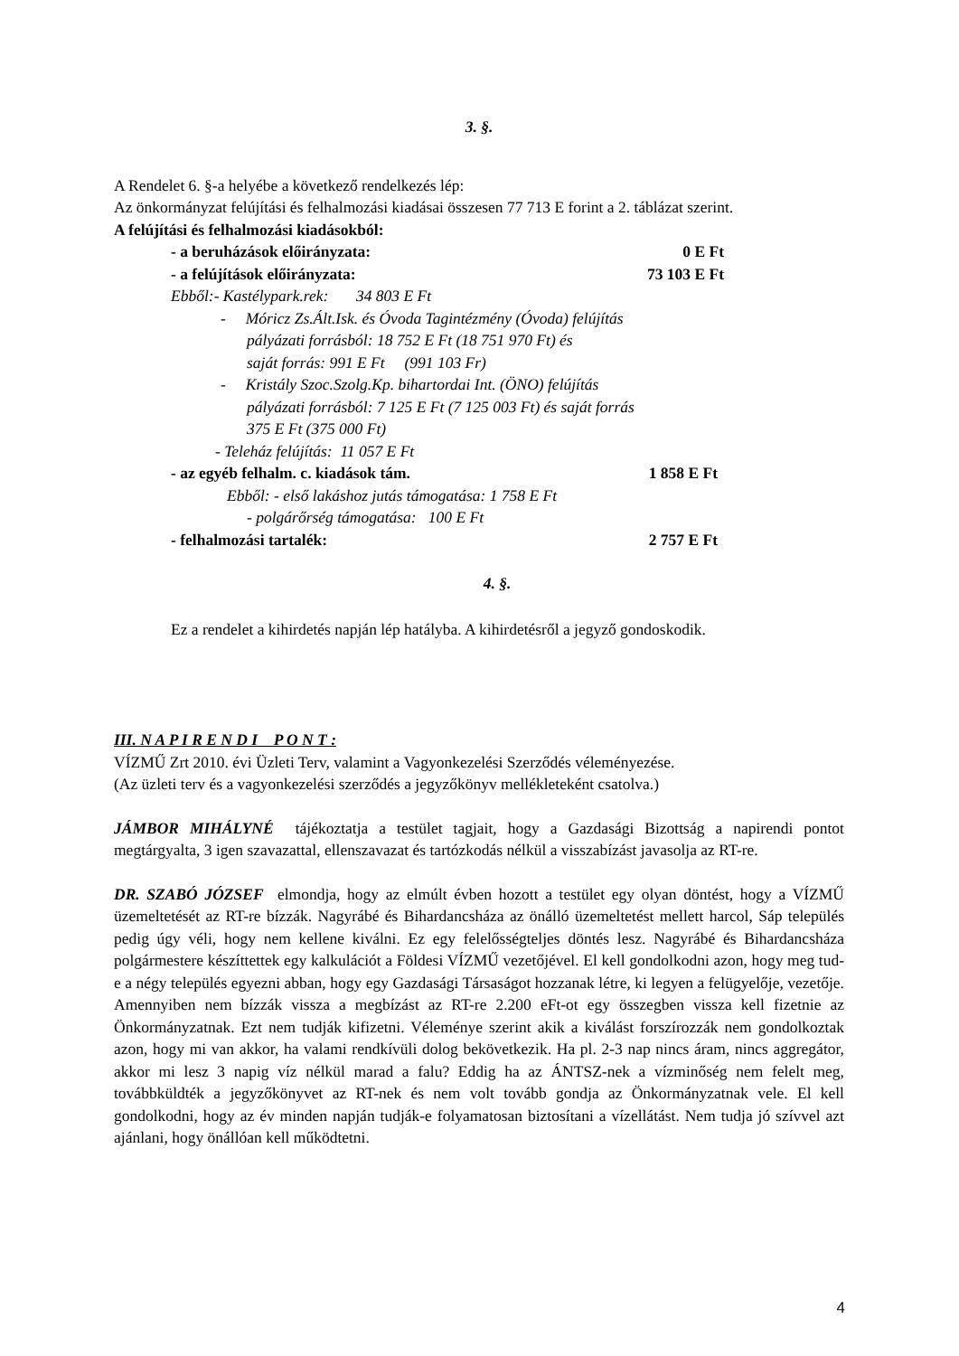3. §.
A Rendelet 6. §-a helyébe a következő rendelkezés lép:
Az önkormányzat felújítási és felhalmozási kiadásai összesen 77 713 E forint a 2. táblázat szerint.
A felújítási és felhalmozási kiadásokból:
- a beruházások előirányzata: 0 E Ft
- a felújítások előirányzata: 73 103 E Ft
Ebből:- Kastélypark.rek: 34 803 E Ft
- Móricz Zs.Ált.Isk. és Óvoda Tagintézmény (Óvoda) felújítás
pályázati forrásból: 18 752 E Ft (18 751 970 Ft) és
saját forrás: 991 E Ft (991 103 Fr)
- Kristály Szoc.Szolg.Kp. bihartordai Int. (ÖNO) felújítás
pályázati forrásból: 7 125 E Ft (7 125 003 Ft) és saját forrás
375 E Ft (375 000 Ft)
- Teleház felújítás: 11 057 E Ft
- az egyéb felhalm. c. kiadások tám. 1 858 E Ft
Ebből: - első lakáshoz jutás támogatása: 1 758 E Ft
- polgárőrség támogatása: 100 E Ft
- felhalmozási tartalék: 2 757 E Ft
4. §.
Ez a rendelet a kihirdetés napján lép hatályba. A kihirdetésről a jegyző gondoskodik.
III. N A P I R E N D I P O N T :
VÍZMŰ Zrt 2010. évi Üzleti Terv, valamint a Vagyonkezelési Szerződés véleményezése.
(Az üzleti terv és a vagyonkezelési szerződés a jegyzőkönyv mellékleteként csatolva.)
JÁMBOR MIHÁLYNÉ tájékoztatja a testület tagjait, hogy a Gazdasági Bizottság a napirendi pontot megtárgyalta, 3 igen szavazattal, ellenszavazat és tartózkodás nélkül a visszabízást javasolja az RT-re.
DR. SZABÓ JÓZSEF elmondja, hogy az elmúlt évben hozott a testület egy olyan döntést, hogy a VÍZMŰ üzemeltetését az RT-re bízzák. Nagyrábé és Bihardancsháza az önálló üzemeltetést mellett harcol, Sáp település pedig úgy véli, hogy nem kellene kiválni. Ez egy felelősségteljes döntés lesz. Nagyrábé és Bihardancsháza polgármestere készíttettek egy kalkulációt a Földesi VÍZMŰ vezetőjével. El kell gondolkodni azon, hogy meg tud-e a négy település egyezni abban, hogy egy Gazdasági Társaságot hozzanak létre, ki legyen a felügyelője, vezetője. Amennyiben nem bízzák vissza a megbízást az RT-re 2.200 eFt-ot egy összegben vissza kell fizetnie az Önkormányzatnak. Ezt nem tudják kifizetni. Véleménye szerint akik a kiválást forszírozzák nem gondolkoztak azon, hogy mi van akkor, ha valami rendkívüli dolog bekövetkezik. Ha pl. 2-3 nap nincs áram, nincs aggregátor, akkor mi lesz 3 napig víz nélkül marad a falu? Eddig ha az ÁNTSZ-nek a vízminőség nem felelt meg, továbbküldték a jegyzőkönyvet az RT-nek és nem volt tovább gondja az Önkormányzatnak vele. El kell gondolkodni, hogy az év minden napján tudják-e folyamatosan biztosítani a vízellátást. Nem tudja jó szívvel azt ajánlani, hogy önállóan kell működtetni.
4